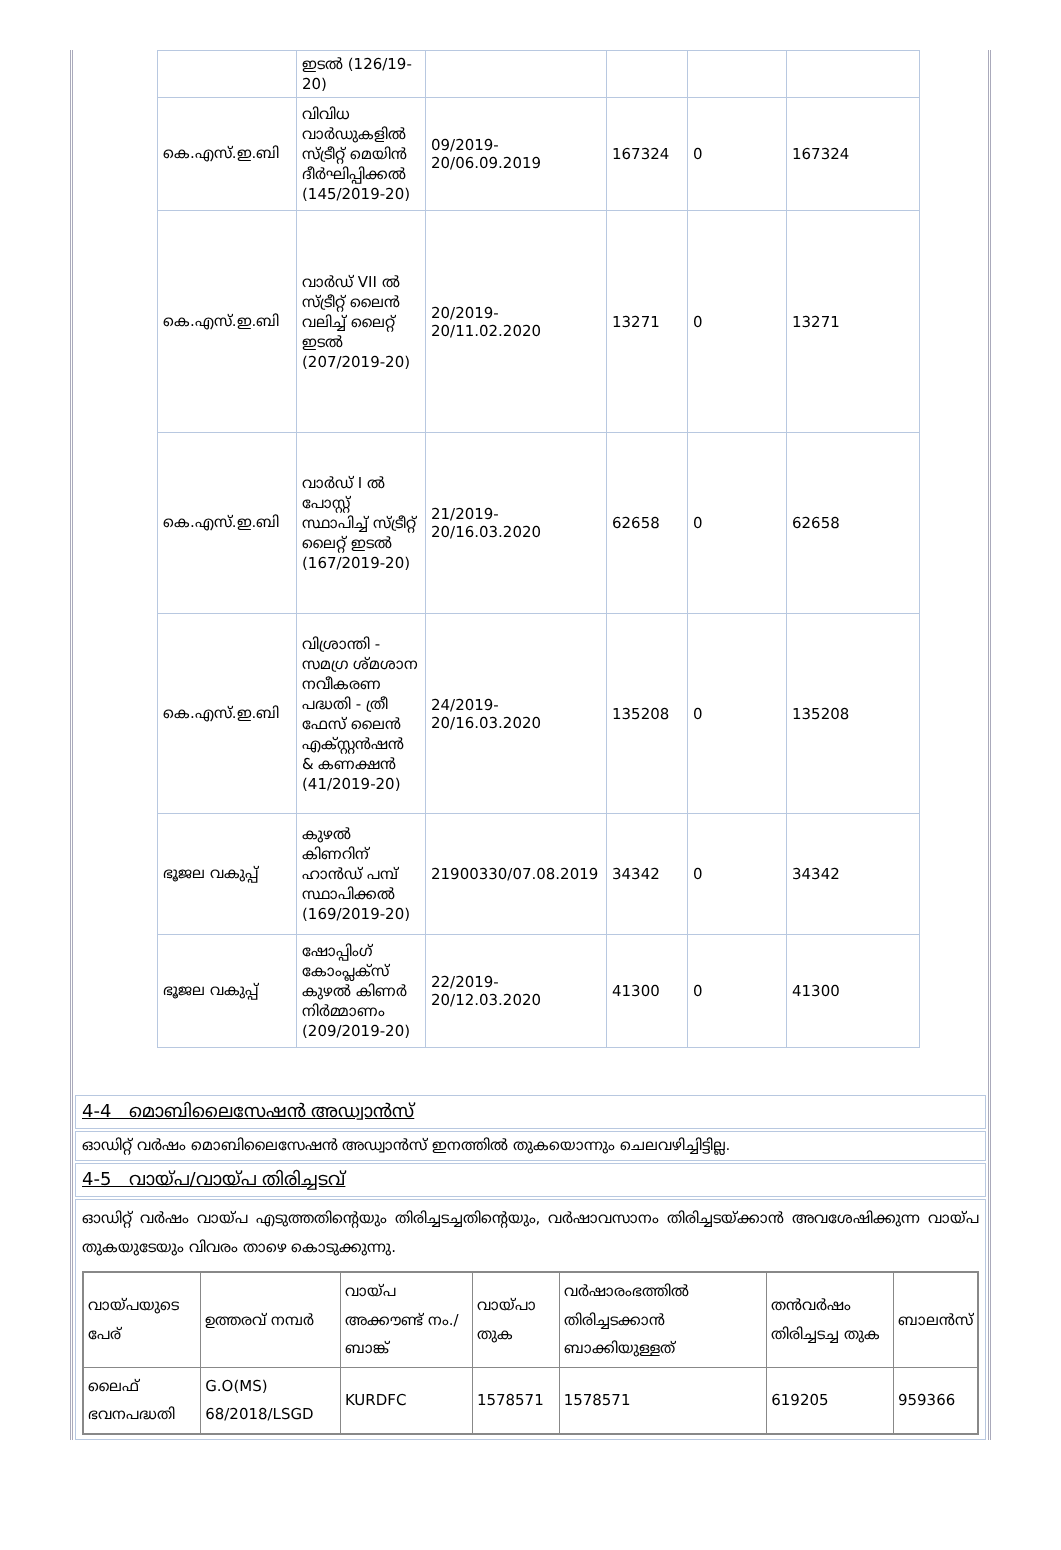| | ഇടൽ (126/19-20) | | | | |
| കെ.എസ്.ഇ.ബി | വിവിധ വാർഡുകളിൽ സ്ട്രീറ്റ് മെയിൻ ദീർഘിപ്പിക്കൽ (145/2019-20) | 09/2019-20/06.09.2019 | 167324 | 0 | 167324 |
| കെ.എസ്.ഇ.ബി | വാർഡ് VII ൽ സ്ട്രീറ്റ് ലൈൻ വലിച്ച് ലൈറ്റ് ഇടൽ (207/2019-20) | 20/2019-20/11.02.2020 | 13271 | 0 | 13271 |
| കെ.എസ്.ഇ.ബി | വാർഡ് I ൽ പോസ്റ്റ് സ്ഥാപിച്ച് സ്ട്രീറ്റ് ലൈറ്റ് ഇടൽ (167/2019-20) | 21/2019-20/16.03.2020 | 62658 | 0 | 62658 |
| കെ.എസ്.ഇ.ബി | വിശ്രാന്തി - സമഗ്ര ശ്മശാന നവീകരണ പദ്ധതി - ത്രീ ഫേസ് ലൈൻ എക്സ്റ്റൻഷൻ & കണക്ഷൻ (41/2019-20) | 24/2019-20/16.03.2020 | 135208 | 0 | 135208 |
| ഭൂജല വകുപ്പ് | കുഴൽ കിണറിന് ഹാൻഡ് പമ്പ് സ്ഥാപിക്കൽ (169/2019-20) | 21900330/07.08.2019 | 34342 | 0 | 34342 |
| ഭൂജല വകുപ്പ് | ഷോപ്പിംഗ് കോംപ്ലക്സ് കുഴൽ കിണർ നിർമ്മാണം (209/2019-20) | 22/2019-20/12.03.2020 | 41300 | 0 | 41300 |
4-4 മൊബിലൈസേഷൻ അഡ്വാൻസ്
ഓഡിറ്റ് വർഷം മൊബിലൈസേഷൻ അഡ്വാൻസ് ഇനത്തിൽ തുകയൊന്നും ചെലവഴിച്ചിട്ടില്ല.
4-5 വായ്പ/വായ്പ തിരിച്ചടവ്
ഓഡിറ്റ് വർഷം വായ്പ എടുത്തതിന്റെയും തിരിച്ചടച്ചതിന്റെയും, വർഷാവസാനം തിരിച്ചടയ്ക്കാൻ അവശേഷിക്കുന്ന വായ്പ തുകയുടേയും വിവരം താഴെ കൊടുക്കുന്നു.
| വായ്പയുടെ പേര് | ഉത്തരവ് നമ്പർ | വായ്പ അക്കൗണ്ട് നം./ബാങ്ക് | വായ്പാ തുക | വർഷാരംഭത്തിൽ തിരിച്ചടക്കാൻ ബാക്കിയുള്ളത് | തൻവർഷം തിരിച്ചടച്ച തുക | ബാലൻസ് |
| --- | --- | --- | --- | --- | --- | --- |
| ലൈഫ് ഭവനപദ്ധതി | G.O(MS) 68/2018/LSGD | KURDFC | 1578571 | 1578571 | 619205 | 959366 |